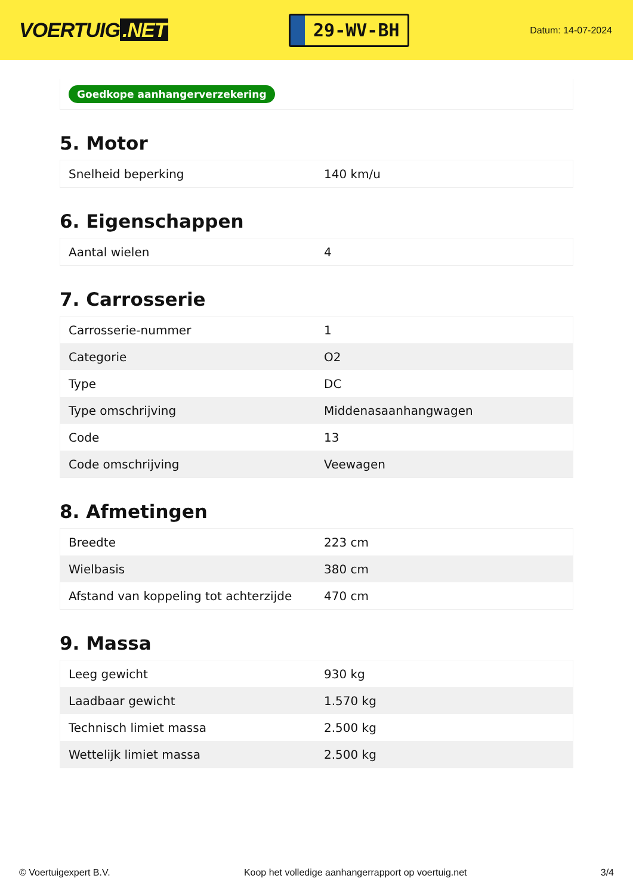VOERTUIG.NET
29-WV-BH
Datum: 14-07-2024
Goedkope aanhangerverzekering
5. Motor
| Snelheid beperking | 140 km/u |
6. Eigenschappen
| Aantal wielen | 4 |
7. Carrosserie
| Carrosserie-nummer | 1 |
| Categorie | O2 |
| Type | DC |
| Type omschrijving | Middenasaanhangwagen |
| Code | 13 |
| Code omschrijving | Veewagen |
8. Afmetingen
| Breedte | 223 cm |
| Wielbasis | 380 cm |
| Afstand van koppeling tot achterzijde | 470 cm |
9. Massa
| Leeg gewicht | 930 kg |
| Laadbaar gewicht | 1.570 kg |
| Technisch limiet massa | 2.500 kg |
| Wettelijk limiet massa | 2.500 kg |
© Voertuigexpert B.V. Koop het volledige aanhangerrapport op voertuig.net 3/4